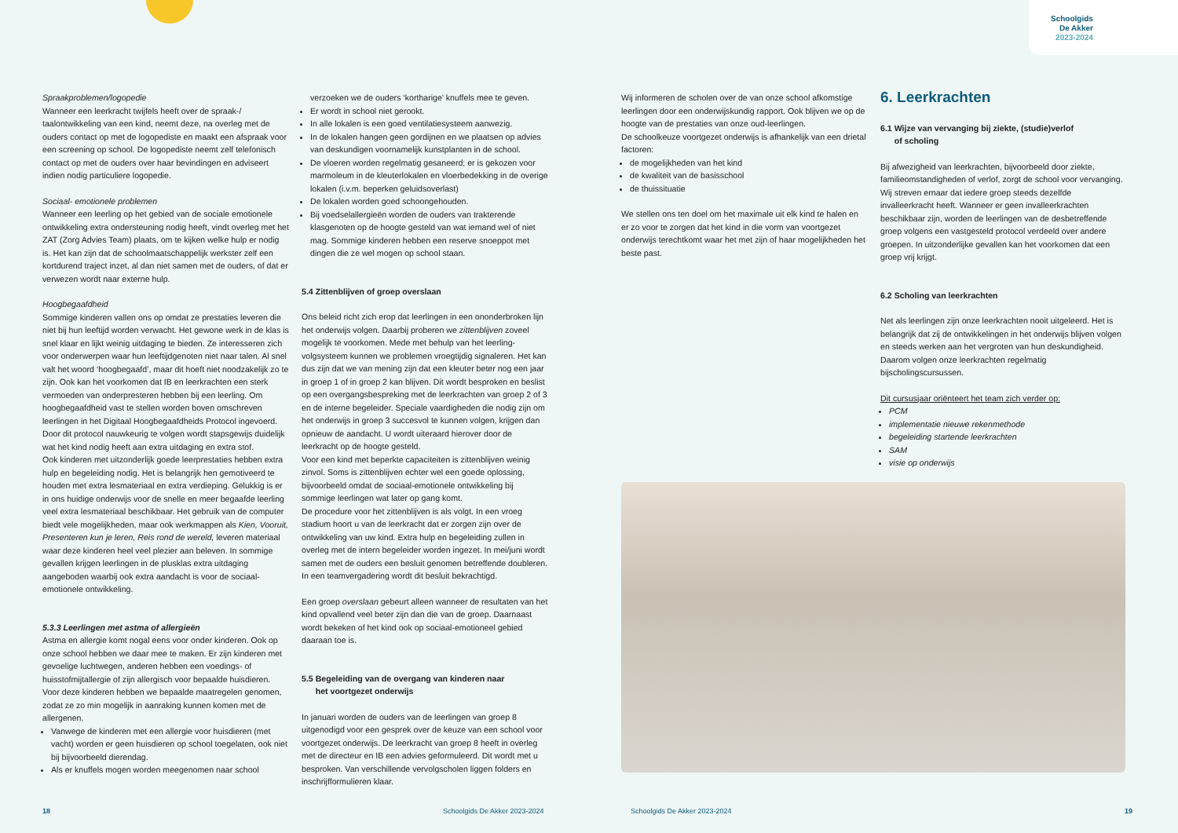Schoolgids
De Akker
2023-2024
Spraakproblemen/logopedie
Wanneer een leerkracht twijfels heeft over de spraak-/ taalontwikkeling van een kind, neemt deze, na overleg met de ouders contact op met de logopediste en maakt een afspraak voor een screening op school. De logopediste neemt zelf telefonisch contact op met de ouders over haar bevindingen en adviseert indien nodig particuliere logopedie.
Sociaal- emotionele problemen
Wanneer een leerling op het gebied van de sociale emotionele ontwikkeling extra ondersteuning nodig heeft, vindt overleg met het ZAT (Zorg Advies Team) plaats, om te kijken welke hulp er nodig is. Het kan zijn dat de schoolmaatschappelijk werkster zelf een kortdurend traject inzet, al dan niet samen met de ouders, of dat er verwezen wordt naar externe hulp.
Hoogbegaafdheid
Sommige kinderen vallen ons op omdat ze prestaties leveren die niet bij hun leeftijd worden verwacht. Het gewone werk in de klas is snel klaar en lijkt weinig uitdaging te bieden. Ze interesseren zich voor onderwerpen waar hun leeftijdgenoten niet naar talen. Al snel valt het woord ‘hoogbegaafd’, maar dit hoeft niet noodzakelijk zo te zijn. Ook kan het voorkomen dat IB en leerkrachten een sterk vermoeden van onderpresteren hebben bij een leerling. Om hoogbegaafdheid vast te stellen worden boven omschreven leerlingen in het Digitaal Hoogbegaafdheids Protocol ingevoerd. Door dit protocol nauwkeurig te volgen wordt stapsgewijs duidelijk wat het kind nodig heeft aan extra uitdaging en extra stof.
Ook kinderen met uitzonderlijk goede leerprestaties hebben extra hulp en begeleiding nodig. Het is belangrijk hen gemotiveerd te houden met extra lesmateriaal en extra verdieping. Gelukkig is er in ons huidige onderwijs voor de snelle en meer begaafde leerling veel extra lesmateriaal beschikbaar. Het gebruik van de computer biedt vele mogelijkheden, maar ook werkmappen als Kien, Vooruit, Presenteren kun je leren, Reis rond de wereld, leveren materiaal waar deze kinderen heel veel plezier aan beleven. In sommige gevallen krijgen leerlingen in de plusklas extra uitdaging aangeboden waarbij ook extra aandacht is voor de sociaal-emotionele ontwikkeling.
5.3.3 Leerlingen met astma of allergieën
Astma en allergie komt nogal eens voor onder kinderen. Ook op onze school hebben we daar mee te maken. Er zijn kinderen met gevoelige luchtwegen, anderen hebben een voedings- of huisstofmijtallergie of zijn allergisch voor bepaalde huisdieren. Voor deze kinderen hebben we bepaalde maatregelen genomen, zodat ze zo min mogelijk in aanraking kunnen komen met de allergenen.
Vanwege de kinderen met een allergie voor huisdieren (met vacht) worden er geen huisdieren op school toegelaten, ook niet bij bijvoorbeeld dierendag.
Als er knuffels mogen worden meegenomen naar school
verzoeken we de ouders ‘kortharige’ knuffels mee te geven.
Er wordt in school niet gerookt.
In alle lokalen is een goed ventilatiesysteem aanwezig.
In de lokalen hangen geen gordijnen en we plaatsen op advies van deskundigen voornamelijk kunstplanten in de school.
De vloeren worden regelmatig gesaneerd; er is gekozen voor marmoleum in de kleuterlokalen en vloerbedekking in de overige lokalen (i.v.m. beperken geluidsoverlast)
De lokalen worden goed schoongehouden.
Bij voedselallergieën worden de ouders van trakterende klasgenoten op de hoogte gesteld van wat iemand wel of niet mag. Sommige kinderen hebben een reserve snoeppot met dingen die ze wel mogen op school staan.
5.4 Zittenblijven of groep overslaan
Ons beleid richt zich erop dat leerlingen in een ononderbroken lijn het onderwijs volgen. Daarbij proberen we zittenblijven zoveel mogelijk te voorkomen. Mede met behulp van het leerling-volgsysteem kunnen we problemen vroegtijdig signaleren. Het kan dus zijn dat we van mening zijn dat een kleuter beter nog een jaar in groep 1 of in groep 2 kan blijven. Dit wordt besproken en beslist op een overgangsbespreking met de leerkrachten van groep 2 of 3 en de interne begeleider. Speciale vaardigheden die nodig zijn om het onderwijs in groep 3 succesvol te kunnen volgen, krijgen dan opnieuw de aandacht. U wordt uiteraard hierover door de leerkracht op de hoogte gesteld.
Voor een kind met beperkte capaciteiten is zittenblijven weinig zinvol. Soms is zittenblijven echter wel een goede oplossing, bijvoorbeeld omdat de sociaal-emotionele ontwikkeling bij sommige leerlingen wat later op gang komt.
De procedure voor het zittenblijven is als volgt. In een vroeg stadium hoort u van de leerkracht dat er zorgen zijn over de ontwikkeling van uw kind. Extra hulp en begeleiding zullen in overleg met de intern begeleider worden ingezet. In mei/juni wordt samen met de ouders een besluit genomen betreffende doubleren. In een teamvergadering wordt dit besluit bekrachtigd.
Een groep overslaan gebeurt alleen wanneer de resultaten van het kind opvallend veel beter zijn dan die van de groep. Daarnaast wordt bekeken of het kind ook op sociaal-emotioneel gebied daaraan toe is.
5.5 Begeleiding van de overgang van kinderen naar
het voortgezet onderwijs
In januari worden de ouders van de leerlingen van groep 8 uitgenodigd voor een gesprek over de keuze van een school voor voortgezet onderwijs. De leerkracht van groep 8 heeft in overleg met de directeur en IB een advies geformuleerd. Dit wordt met u besproken. Van verschillende vervolgscholen liggen folders en inschrijfformulieren klaar.
Wij informeren de scholen over de van onze school afkomstige leerlingen door een onderwijskundig rapport. Ook blijven we op de hoogte van de prestaties van onze oud-leerlingen.
De schoolkeuze voortgezet onderwijs is afhankelijk van een drietal factoren:
de mogelijkheden van het kind
de kwaliteit van de basisschool
de thuissituatie
We stellen ons ten doel om het maximale uit elk kind te halen en er zo voor te zorgen dat het kind in die vorm van voortgezet onderwijs terechtkomt waar het met zijn of haar mogelijkheden het beste past.
6. Leerkrachten
6.1 Wijze van vervanging bij ziekte, (studie)verlof
of scholing
Bij afwezigheid van leerkrachten, bijvoorbeeld door ziekte, familieomstandigheden of verlof, zorgt de school voor vervanging. Wij streven ernaar dat iedere groep steeds dezelfde invalleerkracht heeft. Wanneer er geen invalleerkrachten beschikbaar zijn, worden de leerlingen van de desbetreffende groep volgens een vastgesteld protocol verdeeld over andere groepen. In uitzonderlijke gevallen kan het voorkomen dat een groep vrij krijgt.
6.2 Scholing van leerkrachten
Net als leerlingen zijn onze leerkrachten nooit uitgeleerd. Het is belangrijk dat zij de ontwikkelingen in het onderwijs blijven volgen en steeds werken aan het vergroten van hun deskundigheid. Daarom volgen onze leerkrachten regelmatig bijscholingscursussen.
Dit cursusjaar oriënteert het team zich verder op:
PCM
implementatie nieuwe rekenmethode
begeleiding startende leerkrachten
SAM
visie op onderwijs
18 Schoolgids De Akker 2023-2024 Schoolgids De Akker 2023-2024 19